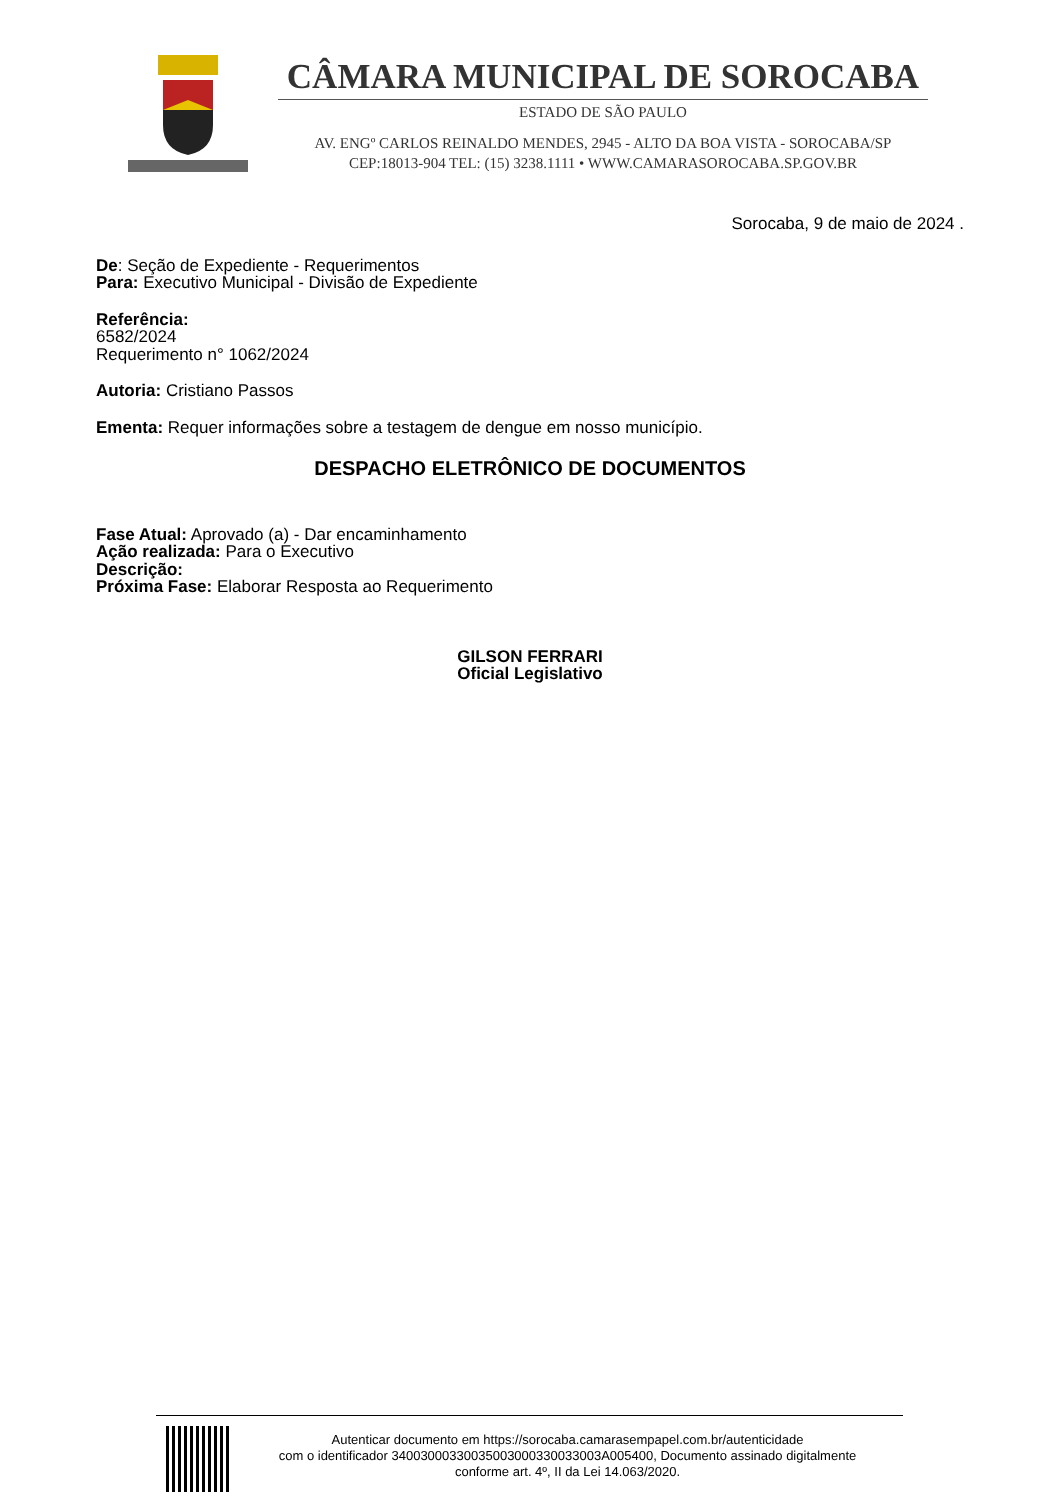CÂMARA MUNICIPAL DE SOROCABA
ESTADO DE SÃO PAULO
AV. ENGº CARLOS REINALDO MENDES, 2945 - ALTO DA BOA VISTA - SOROCABA/SP
CEP:18013-904 TEL: (15) 3238.1111 • WWW.CAMARASOROCABA.SP.GOV.BR
Sorocaba, 9 de maio de 2024 .
De: Seção de Expediente - Requerimentos
Para: Executivo Municipal - Divisão de Expediente
Referência:
6582/2024
Requerimento n° 1062/2024
Autoria: Cristiano Passos
Ementa: Requer informações sobre a testagem de dengue em nosso município.
DESPACHO ELETRÔNICO DE DOCUMENTOS
Fase Atual: Aprovado (a) - Dar encaminhamento
Ação realizada: Para o Executivo
Descrição:
Próxima Fase: Elaborar Resposta ao Requerimento
GILSON FERRARI
Oficial Legislativo
Autenticar documento em https://sorocaba.camarasempapel.com.br/autenticidade
com o identificador 34003000330035003000330033003A005400, Documento assinado digitalmente
conforme art. 4º, II da Lei 14.063/2020.